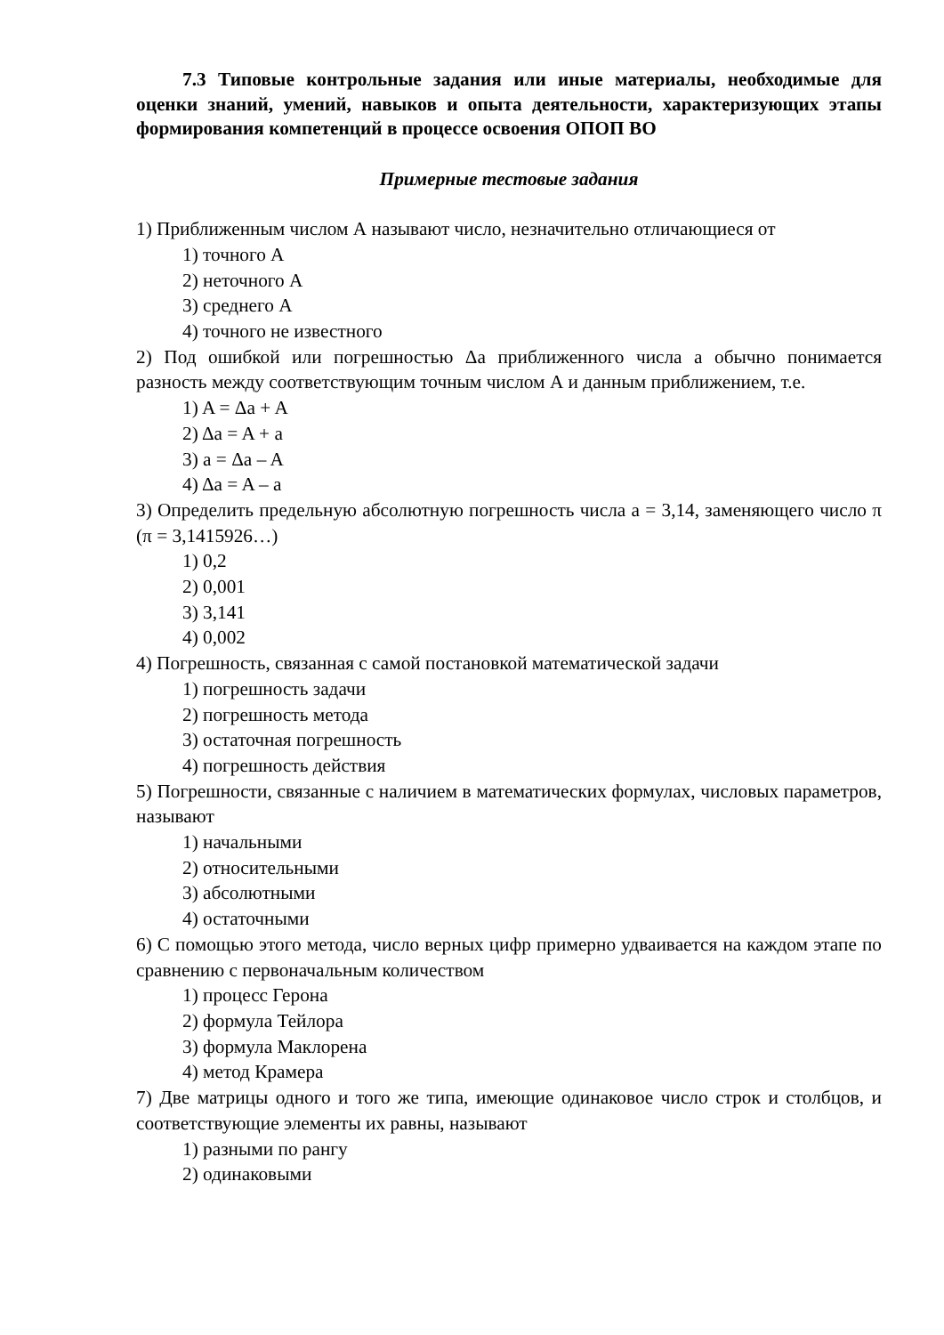7.3 Типовые контрольные задания или иные материалы, необходимые для оценки знаний, умений, навыков и опыта деятельности, характеризующих этапы формирования компетенций в процессе освоения ОПОП ВО
Примерные тестовые задания
1) Приближенным числом А называют число, незначительно отличающиеся от
1) точного А
2) неточного А
3) среднего А
4) точного не известного
2) Под ошибкой или погрешностью Δa приближенного числа a обычно понимается разность между соответствующим точным числом А и данным приближением, т.е.
1) A = Δa + A
2) Δa = A + a
3) a = Δa – A
4) Δa = A – a
3) Определить предельную абсолютную погрешность числа a = 3,14, заменяющего число π (π = 3,1415926…)
1) 0,2
2) 0,001
3) 3,141
4) 0,002
4) Погрешность, связанная с самой постановкой математической задачи
1) погрешность задачи
2) погрешность метода
3) остаточная погрешность
4) погрешность действия
5) Погрешности, связанные с наличием в математических формулах, числовых параметров, называют
1) начальными
2) относительными
3) абсолютными
4) остаточными
6) С помощью этого метода, число верных цифр примерно удваивается на каждом этапе по сравнению с первоначальным количеством
1) процесс Герона
2) формула Тейлора
3) формула Маклорена
4) метод Крамера
7) Две матрицы одного и того же типа, имеющие одинаковое число строк и столбцов, и соответствующие элементы их равны, называют
1) разными по рангу
2) одинаковыми